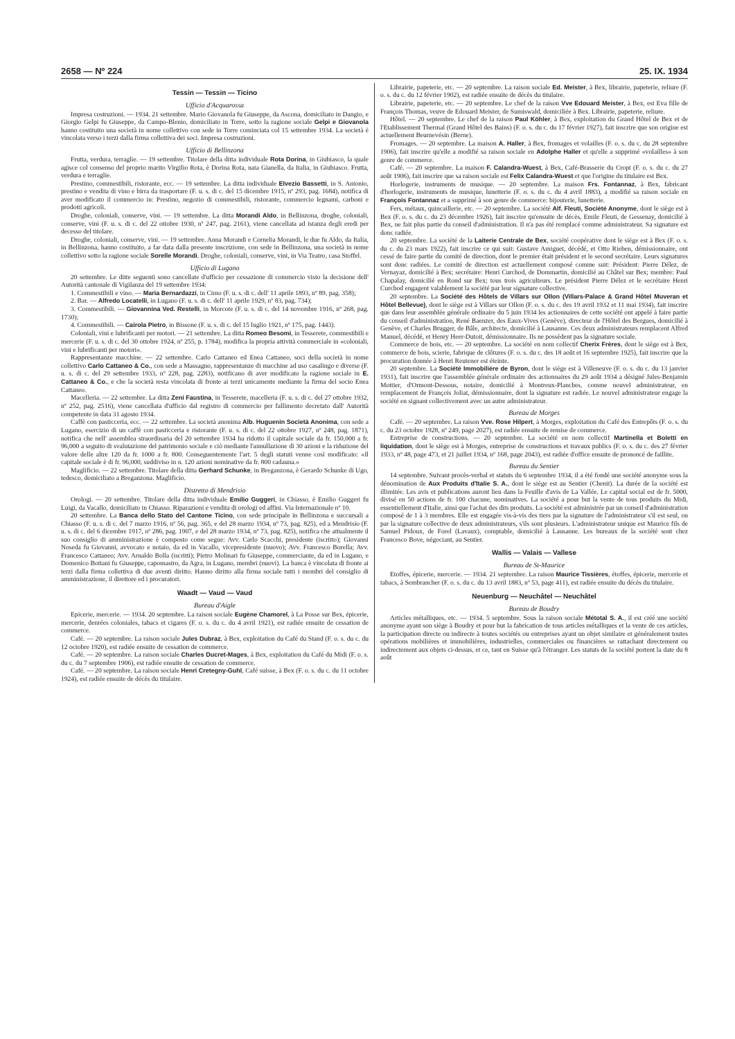2658 — Nº 224 25. IX. 1934
Tessin — Tessin — Ticino
Ufficio d'Acquarossa
Impresa costruzioni. — 1934. 21 settembre. Mario Giovanola fu Giuseppe, da Ascona, domiciliato in Dangio, e Giorgio Gelpi fu Giuseppe, da Campo-Blenio, domiciliato in Torre, sotto la ragione sociale Gelpi e Giovanola hanno costituito una società in nome collettivo con sede in Torre cominciata col 15 settembre 1934. La società è vincolata verso i terzi dalla firma collettiva dei soci. Impresa costruzioni.
Ufficio di Bellinzona
Frutta, verdura, terraglie. — 19 settembre. Titolare della ditta individuale Rota Dorina, in Giubiasco, la quale agisce col consenso del proprio marito Virgilio Rota, è Dorina Rota, nata Gianella, da Italia, in Giubiasco. Frutta, verdura e terraglie.
Prestino, commestibili, ristorante, ecc. — 19 settembre. La ditta individuale Elvezio Bassetti, in S. Antonio, prestino e vendita di vino e birra da trasportare (F. u. s. di c. del 15 dicembre 1915, nº 293, pag. 1684), notifica di aver modificato il commercio in: Prestino, negozio di commestibili, ristorante, commercio legnami, carboni e prodotti agricoli.
Droghe, coloniali, conserve, vini. — 19 settembre. La ditta Morandi Aldo, in Bellinzona, droghe, coloniali, conserve, vini (F. u. s. di c. del 22 ottobre 1930, nº 247, pag. 2161), viene cancellata ad istanza degli eredi per decesso del titolare.
Droghe, coloniali, conserve, vini. — 19 settembre. Anna Morandi e Cornelia Morandi, le due fu Aldo, da Italia, in Bellinzona, hanno costituito, a far data dalla presente inscrizione, con sede in Bellinzona, una società in nome collettivo sotto la ragione sociale Sorelle Morandi. Droghe, coloniali, conserve, vini, in Via Teatro, casa Stoffel.
Ufficio di Lugano
20 settembre. Le ditte seguenti sono cancellate d'ufficio per cessazione di commercio visto la decisione dell' Autorità cantonale di Vigilanza del 19 settembre 1934:
1. Commestibili e vino. — Maria Bernardazzi, in Cimo (F. u. s. di c. dell' 11 aprile 1893, nº 89, pag. 358);
2. Bar. — Alfredo Locatelli, in Lugano (F. u. s. di c. dell' 11 aprile 1929, nº 83, pag. 734);
3. Commestibili. — Giovannina Ved. Restelli, in Morcote (F. u. s. di c. del 14 novembre 1916, nº 268, pag. 1730);
4. Commestibili. — Cairola Pietro, in Bissone (F. u. s. di c. del 15 luglio 1921, nº 175, pag. 1443).
Coloniali, vini e lubrificanti per motori. — 21 settembre. La ditta Romeo Besomi, in Tesserete, commestibili e mercerie (F. u. s. di c. del 30 ottobre 1924, nº 255, p. 1784), modifica la propria attività commerciale in «coloniali, vini e lubrificanti per motori».
Rappresentanze macchine. — 22 settembre. Carlo Cattaneo ed Enea Cattaneo, soci della società in nome collettivo Carlo Cattaneo & Co., con sede a Massagno, rappresentanze di macchine ad uso casalingo e diverse (F. u. s. di c. del 29 settembre 1933, nº 228, pag. 2283), notificano di aver modificato la ragione sociale in E. Cattaneo & Co., e che la società resta vincolata di fronte ai terzi unicamente mediante la firma del socio Enea Cattaneo.
Macelleria. — 22 settembre. La ditta Zeni Faustina, in Tesserete, macelleria (F. u. s. di c. del 27 ottobre 1932, nº 252, pag. 2516), viene cancellata d'ufficio dal registro di commercio per fallimento decretato dall' Autorità competente in data 31 agosto 1934.
Caffè con pasticceria, ecc. — 22 settembre. La società anonima Alb. Huguenin Società Anonima, con sede a Lugano, esercizio di un caffè con pasticceria e ristorante (F. u. s. di c. del 22 ottobre 1927, nº 248, pag. 1871), notifica che nell' assemblea straordinaria del 20 settembre 1934 ha ridotto il capitale sociale da fr. 150,000 a fr. 96,000 a seguito di svalutazione del patrimonio sociale e ciò mediante l'annullazione di 30 azioni e la riduzione del valore delle altre 120 da fr. 1000 a fr. 800. Conseguentemente l'art. 5 degli statuti venne così modificato: «Il capitale sociale è di fr. 96,000, suddiviso in n. 120 azioni nominative da fr. 800 cadauna.»
Maglificio. — 22 settembre. Titolare della ditta Gerhard Schunke, in Breganzona, è Gerardo Schunke di Ugo, tedesco, domiciliato a Breganzona. Maglificio.
Distretto di Mendrisio
Orologi. — 20 settembre. Titolare della ditta individuale Emilio Guggeri, in Chiasso, è Emilio Guggeri fu Luigi, da Vacallo, domiciliato in Chiasso. Riparazioni e vendita di orologi ed affini. Via Internazionale nº 10.
20 settembre. La Banca dello Stato del Cantone Ticino, con sede principale in Bellinzona e succursali a Chiasso (F. u. s. di c. del 7 marzo 1916, nº 56, pag. 365, e del 28 marzo 1934, nº 73, pag. 825), ed a Mendrisio (F. u. s. di c. del 6 dicembre 1917, nº 286, pag. 1907, e del 28 marzo 1934, nº 73, pag. 825), notifica che attualmente il suo consiglio di amministrazione è composto come segue: Avv. Carlo Scacchi, presidente (iscritto); Giovanni Noseda fu Giovanni, avvocato e notaio, da ed in Vacallo, vicepresidente (nuovo); Avv. Francesco Borella; Avv. Francesco Cattaneo; Avv. Arnaldo Bolla (iscritti); Pietro Molinari fu Giuseppe, commerciante, da ed in Lugano, e Domenico Bottani fu Giuseppe, capomastro, da Agra, in Lugano, membri (nuovi). La banca è vincolata di fronte ai terzi dalla firma collettiva di due aventi diritto. Hanno diritto alla firma sociale tutti i membri del consiglio di amministrazione, il direttore ed i procuratori.
Waadt — Vaud — Vaud
Bureau d'Aigle
Epicerie, mercerie. — 1934. 20 septembre. La raison sociale Eugène Chamorel, à La Posse sur Bex, épicerie, mercerie, denrées coloniales, tabacs et cigares (F. o. s. du c. du 4 avril 1921), est radiée ensuite de cessation de commerce.
Café. — 20 septembre. La raison sociale Jules Dubraz, à Bex, exploitation du Café du Stand (F. o. s. du c. du 12 octobre 1920), est radiée ensuite de cessation de commerce.
Café. — 20 septembre. La raison sociale Charles Ducret-Mages, à Bex, exploitation du Café du Midi (F. o. s. du c. du 7 septembre 1906), est radiée ensuite de cessation de commerce.
Café. — 20 septembre. La raison sociale Henri Cretegny-Guhl, Café suisse, à Bex (F. o. s. du c. du 11 octobre 1924), est radiée ensuite de décès du titulaire.
Librairie, papeterie, etc. — 20 septembre. La raison sociale Ed. Meister, à Bex, librairie, papeterie, reliure (F. o. s. du c. du 12 février 1902), est radiée ensuite de décès du titulaire.
Librairie, papeterie, etc. — 20 septembre. Le chef de la raison Vve Edouard Meister, à Bex, est Eva fille de François Thomas, veuve de Edouard Meister, de Sumiswald, domiciliée à Bex. Librairie, papeterie, reliure.
Hôtel. — 20 septembre. Le chef de la raison Paul Köhler, à Bex, exploitation du Grand Hôtel de Bex et de l'Etablissement Thermal (Grand Hôtel des Bains) (F. o. s. du c. du 17 février 1927), fait inscrire que son origine est actuellement Beurnevésin (Berne).
Fromages. — 20 septembre. La maison A. Haller, à Bex, fromages et volailles (F. o. s. du c. du 28 septembre 1906), fait inscrire qu'elle a modifié sa raison sociale en Adolphe Haller et qu'elle a supprimé «volailles» à son genre de commerce.
Café. — 20 septembre. La maison F. Calandra-Wuest, à Bex, Café-Brasserie du Cropt (F. o. s. du c. du 27 août 1906), fait inscrire que sa raison sociale est Felix Calandra-Wuest et que l'origine du titulaire est Bex.
Horlogerie, instruments de musique. — 20 septembre. La maison Frs. Fontannaz, à Bex, fabricant d'horlogerie, instruments de musique, lunetterie (F. o. s. du c. du 4 avril 1883), a modifié sa raison sociale en François Fontannaz et a supprimé à son genre de commerce: bijouterie, lunetterie.
Fers, métaux, quincaillerie, etc. — 20 septembre. La société Alf. Fleuti, Société Anonyme, dont le siège est à Bex (F. o. s. du c. du 23 décembre 1926), fait inscrire qu'ensuite de décès, Emile Fleuti, de Gessenay, domicilié à Bex, ne fait plus partie du conseil d'administration. Il n'a pas été remplacé comme administrateur. Sa signature est donc radiée.
20 septembre. La société de la Laiterie Centrale de Bex, société coopérative dont le siège est à Bex (F. o. s. du c. du 23 mars 1922), fait inscrire ce qui suit: Gustave Amiguet, décédé, et Otto Rieben, démissionnaire, ont cessé de faire partie du comité de direction, dont le premier était président et le second secrétaire. Leurs signatures sont donc radiées. Le comité de direction est actuellement composé comme suit: Président: Pierre Délez, de Vernayaz, domicilié à Bex; secrétaire: Henri Curchod, de Dommartin, domicilié au Châtel sur Bex; membre: Paul Chapalay, domicilié en Rond sur Bex; tous trois agriculteurs. Le président Pierre Délez et le secrétaire Henri Curchod engagent valablement la société par leur signature collective.
20 septembre. La Société des Hôtels de Villars sur Ollon (Villars-Palace & Grand Hôtel Muveran et Hôtel Bellevue), dont le siège est à Villars sur Ollon (F. o. s. du c. des 19 avril 1932 et 11 mai 1934), fait inscrire que dans leur assemblée générale ordinaire du 5 juin 1934 les actionnaires de cette société ont appelé à faire partie du conseil d'administration, René Baenzer, des Eaux-Vives (Genève), directeur de l'Hôtel des Bergues, domicilié à Genève, et Charles Brugger, de Bâle, architecte, domicilié à Lausanne. Ces deux administrateurs remplacent Alfred Manuel, décédé, et Henry Heer-Dutoit, démissionnaire. Ils ne possèdent pas la signature sociale.
Commerce de bois, etc. — 20 septembre. La société en nom collectif Cherix Frères, dont le siège est à Bex, commerce de bois, scierie, fabrique de clôtures (F. o. s. du c. des 18 août et 16 septembre 1925), fait inscrire que la procuration donnée à Henri Reutener est éteinte.
20 septembre. La Société Immobilière de Byron, dont le siège est à Villeneuve (F. o. s. du c. du 13 janvier 1931), fait inscrire que l'assemblée générale ordinaire des actionnaires du 29 août 1934 a désigné Jules-Benjamin Mottier, d'Ormont-Dessous, notaire, domicilié à Montreux-Planches, comme nouvel administrateur, en remplacement de François Joliat, démissionnaire, dont la signature est radiée. Le nouvel administrateur engage la société en signant collectivement avec un autre administrateur.
Bureau de Morges
Café. — 20 septembre. La raison Vve. Rose Hilpert, à Morges, exploitation du Café des Entrepôts (F. o. s. du c. du 23 octobre 1928, nº 249, page 2027), est radiée ensuite de remise de commerce.
Entreprise de constructions. — 20 septembre. La société en nom collectif Martinella et Boletti en liquidation, dont le siège est à Morges, entreprise de constructions et travaux publics (F. o. s. du c. des 27 février 1933, nº 48, page 473, et 21 juillet 1934, nº 168, page 2043), est radiée d'office ensuite de prononcé de faillite.
Bureau du Sentier
14 septembre. Suivant procès-verbal et statuts du 6 septembre 1934, il a été fondé une société anonyme sous la dénomination de Aux Produits d'Italie S. A., dont le siège est au Sentier (Chenit). La durée de la société est illimitée. Les avis et publications auront lieu dans la Feuille d'avis de La Vallée. Le capital social est de fr. 5000, divisé en 50 actions de fr. 100 chacune, nominatives. La société a pour but la vente de tous produits du Midi, essentiellement d'Italie, ainsi que l'achat des dits produits. La société est administrée par un conseil d'administration composé de 1 à 3 membres. Elle est engagée vis-à-vis des tiers par la signature de l'administrateur s'il est seul, ou par la signature collective de deux administrateurs, s'ils sont plusieurs. L'administrateur unique est Maurice fils de Samuel Pidoux, de Forel (Lavaux), comptable, domicilié à Lausanne. Les bureaux de la société sont chez Francesco Bove, négociant, au Sentier.
Wallis — Valais — Vallese
Bureau de St-Maurice
Etoffes, épicerie, mercerie. — 1934. 21 septembre. La raison Maurice Tissières, étoffes, épicerie, mercerie et tabacs, à Sembrancher (F. o. s. du c. du 13 avril 1883, nº 53, page 411), est radiée ensuite du décès du titulaire.
Neuenburg — Neuchâtel — Neuchâtel
Bureau de Boudry
Articles métalliques, etc. — 1934. 5 septembre. Sous la raison sociale Métotal S. A., il est créé une société anonyme ayant son siège à Boudry et pour but la fabrication de tous articles métalliques et la vente de ces articles, la participation directe ou indirecte à toutes sociétés ou entreprises ayant un objet similaire et généralement toutes opérations mobilières et immobilières, industrielles, commerciales ou financières se rattachant directement ou indirectement aux objets ci-dessus, et ce, tant en Suisse qu'à l'étranger. Les statuts de la société portent la date du 8 août